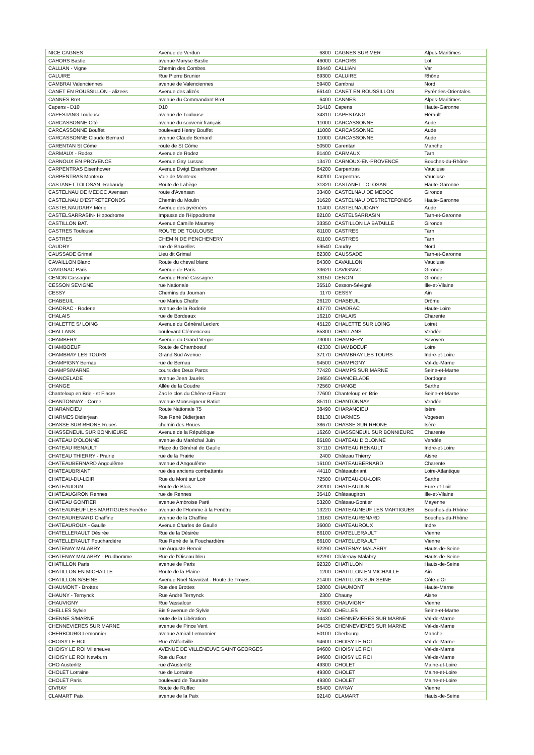| NICE CAGNES | Avenue de Verdun | 6800 | CAGNES SUR MER | Alpes-Maritimes |
| CAHORS Bastie | avenue Maryse Bastie | 46000 | CAHORS | Lot |
| CALLIAN - Vigne | Chemin des Combes | 83440 | CALLIAN | Var |
| CALUIRE | Rue Pierre Brunier | 69300 | CALUIRE | Rhône |
| CAMBRAI Valenciennes | avenue de Valenciennes | 59400 | Cambrai | Nord |
| CANET EN ROUSSILLON - alizees | Avenue des alizés | 66140 | CANET EN ROUSSILLON | Pyrénées-Orientales |
| CANNES Bret | avenue du Commandant Bret | 6400 | CANNES | Alpes-Maritimes |
| Capens - D10 | D10 | 31410 | Capens | Haute-Garonne |
| CAPESTANG Toulouse | avenue de Toulouse | 34310 | CAPESTANG | Hérault |
| CARCASSONNE Cité | avenue du souvenir français | 11000 | CARCASSONNE | Aude |
| CARCASSONNE Bouffet | boulevard Henry Bouffet | 11000 | CARCASSONNE | Aude |
| CARCASSONNE Claude Bernard | avenue Claude Bernard | 11000 | CARCASSONNE | Aude |
| CARENTAN St Côme | route de St Côme | 50500 | Carentan | Manche |
| CARMAUX - Rodez | Avenue de Rodez | 81400 | CARMAUX | Tarn |
| CARNOUX EN PROVENCE | Avenue Gay Lussac | 13470 | CARNOUX-EN-PROVENCE | Bouches-du-Rhône |
| CARPENTRAS Eisenhower | Avenue Dwigt Eisenhower | 84200 | Carpentras | Vaucluse |
| CARPENTRAS Monteux | Voie de Monteux | 84200 | Carpentras | Vaucluse |
| CASTANET TOLOSAN -Rabaudy | Route de Labège | 31320 | CASTANET TOLOSAN | Haute-Garonne |
| CASTELNAU DE MEDOC Avensan | route d'Avensan | 33480 | CASTELNAU DE MEDOC | Gironde |
| CASTELNAU D'ESTRETEFONDS | Chemin du Moulin | 31620 | CASTELNAU D'ESTRETEFONDS | Haute-Garonne |
| CASTELNAUDARY Méric | Avenue des pyrénées | 11400 | CASTELNAUDARY | Aude |
| CASTELSARRASIN- Hippodrome | Impasse de l'Hippodrome | 82100 | CASTELSARRASIN | Tarn-et-Garonne |
| CASTILLON BAT. | Avenue Camille Maumey | 33350 | CASTILLON LA BATAILLE | Gironde |
| CASTRES Toulouse | ROUTE DE TOULOUSE | 81100 | CASTRES | Tarn |
| CASTRES | CHEMIN DE PENCHENERY | 81100 | CASTRES | Tarn |
| CAUDRY | rue de Bruxelles | 59540 | Caudry | Nord |
| CAUSSADE Grimal | Lieu dit Grimal | 82300 | CAUSSADE | Tarn-et-Garonne |
| CAVAILLON Blanc | Route du cheval blanc | 84300 | CAVAILLON | Vaucluse |
| CAVIGNAC Paris | Avenue de Paris | 33620 | CAVIGNAC | Gironde |
| CENON Cassagne | Avenue René Cassagne | 33150 | CENON | Gironde |
| CESSON SEVIGNE | rue Nationale | 35510 | Cesson-Sévigné | Ille-et-Vilaine |
| CESSY | Chemins du Journan | 1170 | CESSY | Ain |
| CHABEUIL | rue Marius Chatte | 26120 | CHABEUIL | Drôme |
| CHADRAC - Roderie | avenue de la Roderie | 43770 | CHADRAC | Haute-Loire |
| CHALAIS | rue de Bordeaux | 16210 | CHALAIS | Charente |
| CHALETTE S/ LOING | Avenue du Général Leclerc | 45120 | CHALETTE SUR LOING | Loiret |
| CHALLANS | boulevard Clémenceau | 85300 | CHALLANS | Vendée |
| CHAMBERY | Avenue du Grand Verger | 73000 | CHAMBERY | Savoyen |
| CHAMBOEUF | Route de Chamboeuf | 42330 | CHAMBOEUF | Loire |
| CHAMBRAY LES TOURS | Grand Sud Avenue | 37170 | CHAMBRAY LES TOURS | Indre-et-Loire |
| CHAMPIGNY Bernau | rue de Bernau | 94500 | CHAMPIGNY | Val-de-Marne |
| CHAMPS/MARNE | cours des Deux Parcs | 77420 | CHAMPS SUR MARNE | Seine-et-Marne |
| CHANCELADE | avenue Jean Jaurès | 24650 | CHANCELADE | Dordogne |
| CHANGE | Allée de la Coudre | 72560 | CHANGE | Sarthe |
| Chanteloup en Brie - st Fiacre | Zac le clos du Chêne st Fiacre | 77600 | Chanteloup en Brie | Seine-et-Marne |
| CHANTONNAY - Corne | avenue Monseigneur Batiot | 85110 | CHANTONNAY | Vendée |
| CHARANCIEU | Route Nationale 75 | 38490 | CHARANCIEU | Isère |
| CHARMES Didierjean | Rue René Didierjean | 88130 | CHARMES | Vogesen |
| CHASSE SUR RHONE Roues | chemin des Roues | 38670 | CHASSE SUR RHONE | Isère |
| CHASSENEUIL SUR BONNIEURE | Avenue de la République | 16260 | CHASSENEUIL SUR BONNIEURE | Charente |
| CHATEAU D'OLONNE | avenue du Maréchal Juin | 85180 | CHATEAU D'OLONNE | Vendée |
| CHATEAU RENAULT | Place du Général de Gaulle | 37110 | CHATEAU RENAULT | Indre-et-Loire |
| CHATEAU THIERRY - Prairie | rue de la Prairie | 2400 | Château Thierry | Aisne |
| CHATEAUBERNARD Angoulême | avenue d Angoulême | 16100 | CHATEAUBERNARD | Charente |
| CHATEAUBRIANT | rue des anciens combattants | 44110 | Châteaubriant | Loire-Atlantique |
| CHATEAU-DU-LOIR | Rue du Mont sur Loir | 72500 | CHATEAU-DU-LOIR | Sarthe |
| CHATEAUDUN | Route de Blois | 28200 | CHATEAUDUN | Eure-et-Loir |
| CHATEAUGIRON Rennes | rue de Rennes | 35410 | Châteaugiron | Ille-et-Vilaine |
| CHATEAU GONTIER | avenue Ambroise Paré | 53200 | Château-Gontier | Mayenne |
| CHATEAUNEUF LES MARTIGUES Fenêtre | avenue de l'Homme à la Fenêtre | 13220 | CHATEAUNEUF LES MARTIGUES | Bouches-du-Rhône |
| CHATEAURENARD Chaffine | avenue de la Chaffine | 13160 | CHATEAURENARD | Bouches-du-Rhône |
| CHATEAUROUX - Gaulle | Avenue Charles de Gaulle | 36000 | CHATEAUROUX | Indre |
| CHATELLERAULT Désirée | Rue de la Désirée | 86100 | CHATELLERAULT | Vienne |
| CHATELLERAULT Fouchardière | Rue René de la Fouchardière | 86100 | CHATELLERAULT | Vienne |
| CHATENAY MALABRY | rue Auguste Renoir | 92290 | CHATENAY MALABRY | Hauts-de-Seine |
| CHATENAY MALABRY - Prudhomme | Rue de l'Oiseau bleu | 92290 | Châtenay-Malabry | Hauts-de-Seine |
| CHATILLON Paris | avenue de Paris | 92320 | CHATILLON | Hauts-de-Seine |
| CHATILLON EN MICHAILLE | Route de la Plaine | 1200 | CHATILLON EN MICHAILLE | Ain |
| CHATILLON S/SEINE | Avenue Noël Navoizat - Route de Troyes | 21400 | CHATILLON SUR SEINE | Côte-d'Or |
| CHAUMONT - Brottes | Rue des Brottes | 52000 | CHAUMONT | Haute-Marne |
| CHAUNY - Ternynck | Rue André Ternynck | 2300 | Chauny | Aisne |
| CHAUVIGNY | Rue Vassalour | 86300 | CHAUVIGNY | Vienne |
| CHELLES Sylvie | Bis 9 avenue de Sylvie | 77500 | CHELLES | Seine-et-Marne |
| CHENNE S/MARNE | route de la Libération | 94430 | CHENNEVIERES SUR MARNE | Val-de-Marne |
| CHENNEVIERES SUR MARNE | avenue de Pince Vent | 94435 | CHENNEVIERES SUR MARNE | Val-de-Marne |
| CHERBOURG Lemonnier | avenue Amiral Lemonnier | 50100 | Cherbourg | Manche |
| CHOISY LE ROI | Rue d'Alfortville | 94600 | CHOISY LE ROI | Val-de-Marne |
| CHOISY LE ROI Villeneuve | AVENUE DE VILLENEUVE SAINT GEORGES | 94600 | CHOISY LE ROI | Val-de-Marne |
| CHOISY LE ROI Newburn | Rue du Four | 94600 | CHOISY LE ROI | Val-de-Marne |
| CHO Austerlitz | rue d'Austerlitz | 49300 | CHOLET | Maine-et-Loire |
| CHOLET Lorraine | rue de Lorraine | 49300 | CHOLET | Maine-et-Loire |
| CHOLET Paris | boulevard de Touraine | 49300 | CHOLET | Maine-et-Loire |
| CIVRAY | Route de Ruffec | 86400 | CIVRAY | Vienne |
| CLAMART Paix | avenue de la Paix | 92140 | CLAMART | Hauts-de-Seine |